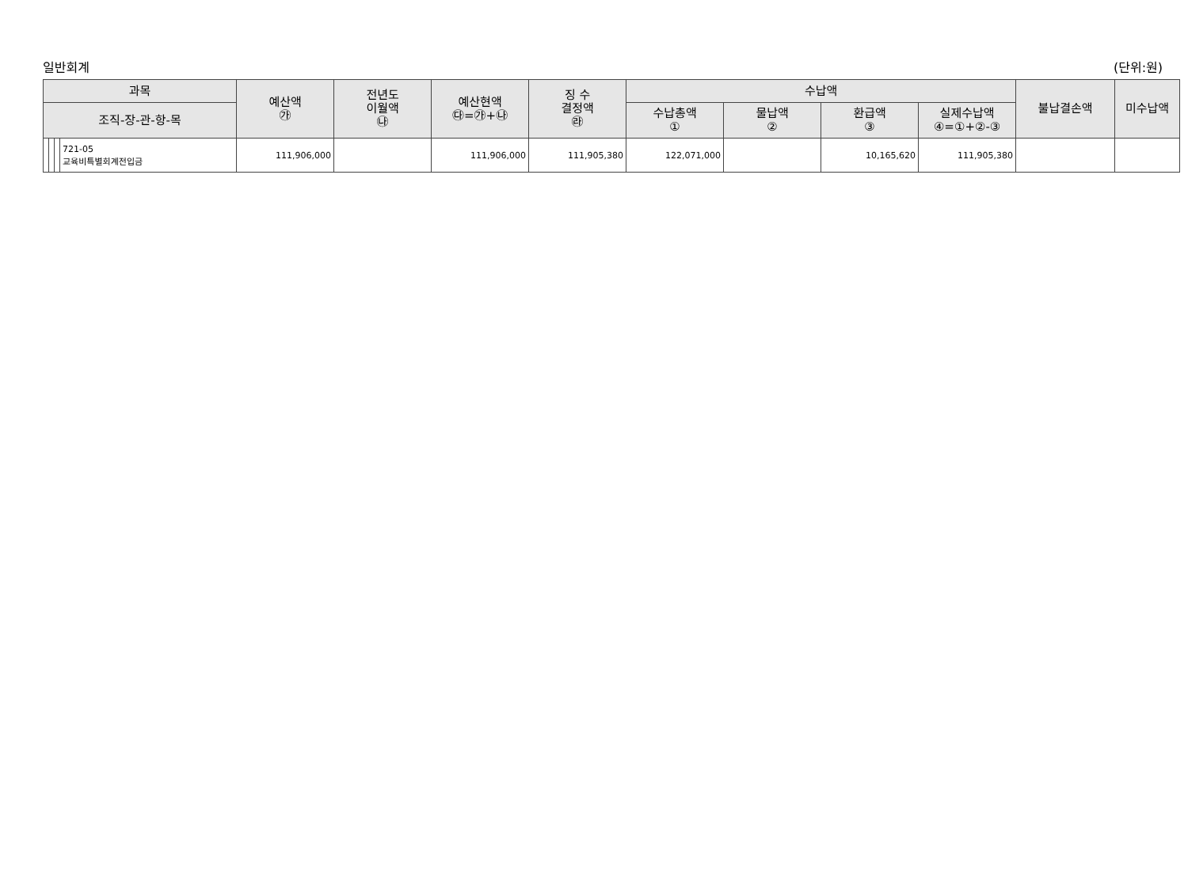일반회계 (단위:원)
| 과목 | | | | 예산액 ㉮ | 전년도 이월액 ㉯ | 예산현액 ㉰=㉮+㉯ | 징 수 결정액 ㉱ | 수납액 | | | | 불납결손액 | 미수납액 |
| --- | --- | --- | --- | --- | --- | --- | --- | --- | --- | --- | --- | --- | --- |
| 조직-장-관-항-목 | | | | | | | | 수납총액 ① | 물납액 ② | 환급액 ③ | 실제수납액 ④=①+②-③ | | |
| | | | 721-05 교육비특별회계전입금 | 111,906,000 | | 111,906,000 | 111,905,380 | 122,071,000 | | 10,165,620 | 111,905,380 | | |